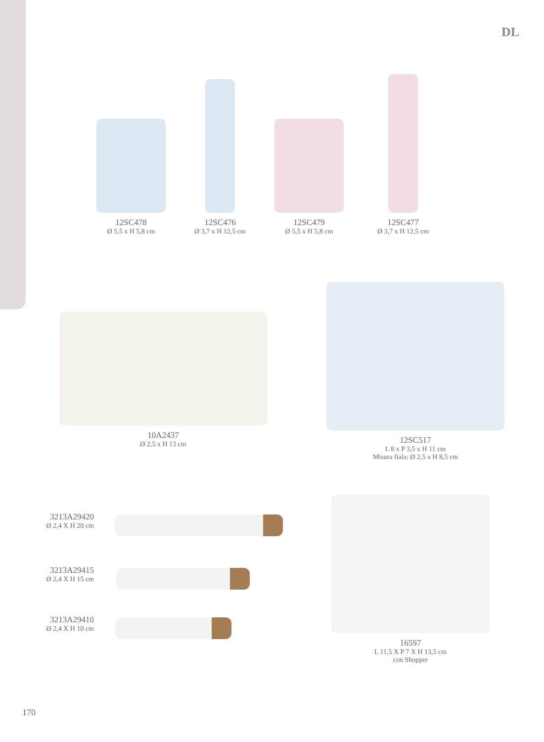DL
12SC478
Ø 5,5 x H 5,8 cm
12SC476
Ø 3,7 x H 12,5 cm
12SC479
Ø 5,5 x H 5,8 cm
12SC477
Ø 3,7 x H 12,5 cm
10A2437
Ø 2,5 x H 13 cm
12SC517
L 8 x P 3,5 x H 11 cm
Misura fiala: Ø 2,5 x H 8,5 cm
3213A29420
Ø 2,4 X H 20 cm
3213A29415
Ø 2,4 X H 15 cm
3213A29410
Ø 2,4 X H 10 cm
16597
L 11,5 X P 7 X H 13,5 cm
con Shopper
170